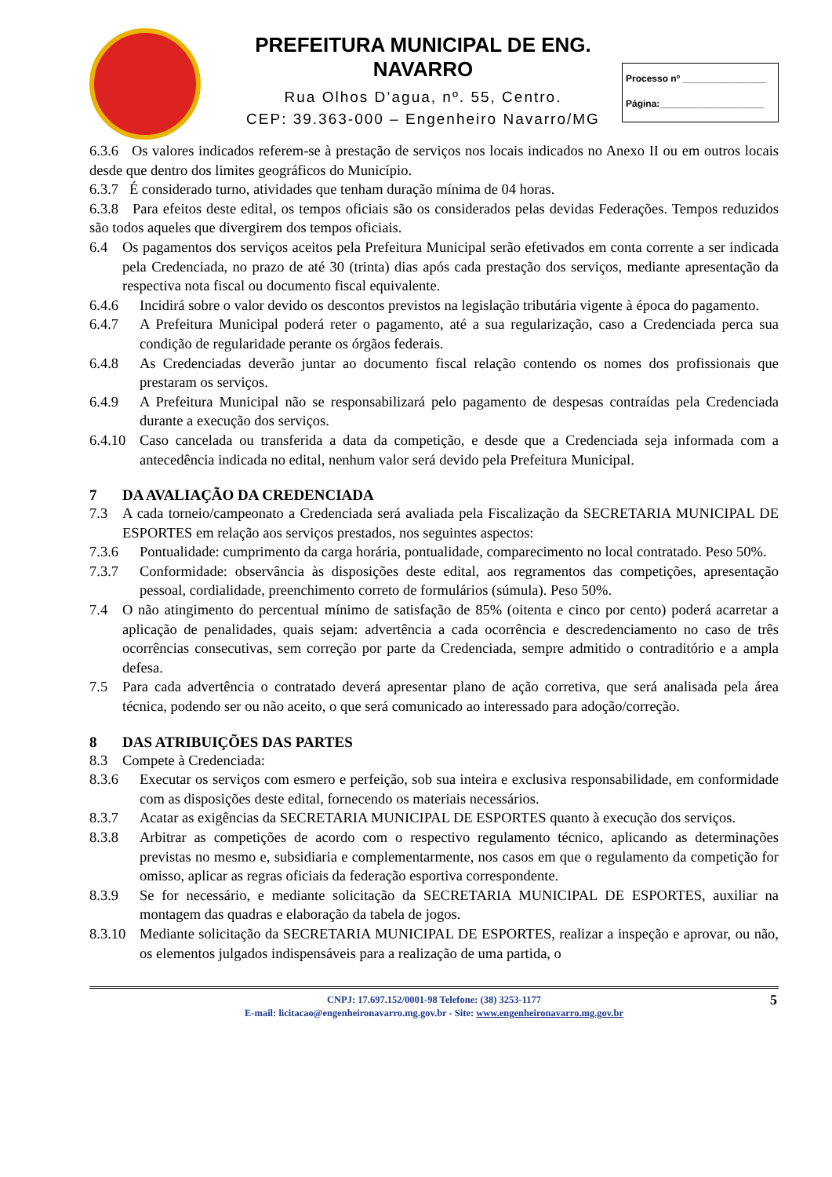PREFEITURA MUNICIPAL DE ENG. NAVARRO
Rua Olhos D’agua, nº. 55, Centro.
CEP: 39.363-000 – Engenheiro Navarro/MG
Processo nº ________________
Página:____________________
6.3.6 Os valores indicados referem-se à prestação de serviços nos locais indicados no Anexo II ou em outros locais desde que dentro dos limites geográficos do Município.
6.3.7 É considerado turno, atividades que tenham duração mínima de 04 horas.
6.3.8 Para efeitos deste edital, os tempos oficiais são os considerados pelas devidas Federações. Tempos reduzidos são todos aqueles que divergirem dos tempos oficiais.
6.4 Os pagamentos dos serviços aceitos pela Prefeitura Municipal serão efetivados em conta corrente a ser indicada pela Credenciada, no prazo de até 30 (trinta) dias após cada prestação dos serviços, mediante apresentação da respectiva nota fiscal ou documento fiscal equivalente.
6.4.6 Incidirá sobre o valor devido os descontos previstos na legislação tributária vigente à época do pagamento.
6.4.7 A Prefeitura Municipal poderá reter o pagamento, até a sua regularização, caso a Credenciada perca sua condição de regularidade perante os órgãos federais.
6.4.8 As Credenciadas deverão juntar ao documento fiscal relação contendo os nomes dos profissionais que prestaram os serviços.
6.4.9 A Prefeitura Municipal não se responsabilizará pelo pagamento de despesas contraídas pela Credenciada durante a execução dos serviços.
6.4.10 Caso cancelada ou transferida a data da competição, e desde que a Credenciada seja informada com a antecedência indicada no edital, nenhum valor será devido pela Prefeitura Municipal.
7 DA AVALIAÇÃO DA CREDENCIADA
7.3 A cada torneio/campeonato a Credenciada será avaliada pela Fiscalização da SECRETARIA MUNICIPAL DE ESPORTES em relação aos serviços prestados, nos seguintes aspectos:
7.3.6 Pontualidade: cumprimento da carga horária, pontualidade, comparecimento no local contratado. Peso 50%.
7.3.7 Conformidade: observância às disposições deste edital, aos regramentos das competições, apresentação pessoal, cordialidade, preenchimento correto de formulários (súmula). Peso 50%.
7.4 O não atingimento do percentual mínimo de satisfação de 85% (oitenta e cinco por cento) poderá acarretar a aplicação de penalidades, quais sejam: advertência a cada ocorrência e descredenciamento no caso de três ocorrências consecutivas, sem correção por parte da Credenciada, sempre admitido o contraditório e a ampla defesa.
7.5 Para cada advertência o contratado deverá apresentar plano de ação corretiva, que será analisada pela área técnica, podendo ser ou não aceito, o que será comunicado ao interessado para adoção/correção.
8 DAS ATRIBUIÇÕES DAS PARTES
8.3 Compete à Credenciada:
8.3.6 Executar os serviços com esmero e perfeição, sob sua inteira e exclusiva responsabilidade, em conformidade com as disposições deste edital, fornecendo os materiais necessários.
8.3.7 Acatar as exigências da SECRETARIA MUNICIPAL DE ESPORTES quanto à execução dos serviços.
8.3.8 Arbitrar as competições de acordo com o respectivo regulamento técnico, aplicando as determinações previstas no mesmo e, subsidiaria e complementarmente, nos casos em que o regulamento da competição for omisso, aplicar as regras oficiais da federação esportiva correspondente.
8.3.9 Se for necessário, e mediante solicitação da SECRETARIA MUNICIPAL DE ESPORTES, auxiliar na montagem das quadras e elaboração da tabela de jogos.
8.3.10 Mediante solicitação da SECRETARIA MUNICIPAL DE ESPORTES, realizar a inspeção e aprovar, ou não, os elementos julgados indispensáveis para a realização de uma partida, o
5 CNPJ: 17.697.152/0001-98 Telefone: (38) 3253-1177
E-mail: licitacao@engenheironavarro.mg.gov.br - Site: www.engenheironavarro.mg.gov.br